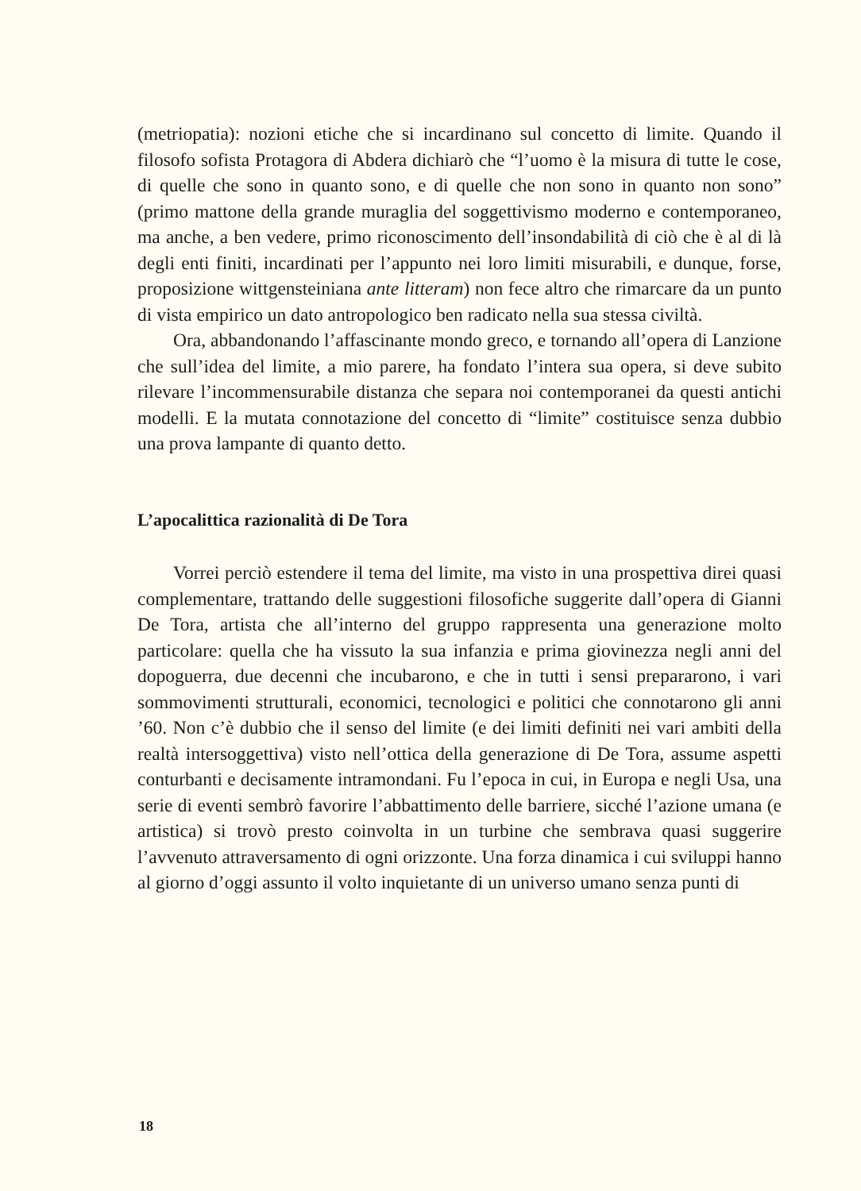(metriopatia): nozioni etiche che si incardinano sul concetto di limite. Quando il filosofo sofista Protagora di Abdera dichiarò che “l’uomo è la misura di tutte le cose, di quelle che sono in quanto sono, e di quelle che non sono in quanto non sono” (primo mattone della grande muraglia del soggettivismo moderno e contemporaneo, ma anche, a ben vedere, primo riconoscimento dell’insondabilità di ciò che è al di là degli enti finiti, incardinati per l’appunto nei loro limiti misurabili, e dunque, forse, proposizione wittgensteiniana ante litteram) non fece altro che rimarcare da un punto di vista empirico un dato antropologico ben radicato nella sua stessa civiltà.
Ora, abbandonando l’affascinante mondo greco, e tornando all’opera di Lanzione che sull’idea del limite, a mio parere, ha fondato l’intera sua opera, si deve subito rilevare l’incommensurabile distanza che separa noi contemporanei da questi antichi modelli. E la mutata connotazione del concetto di “limite” costituisce senza dubbio una prova lampante di quanto detto.
L’apocalittica razionalità di De Tora
Vorrei perciò estendere il tema del limite, ma visto in una prospettiva direi quasi complementare, trattando delle suggestioni filosofiche suggerite dall’opera di Gianni De Tora, artista che all’interno del gruppo rappresenta una generazione molto particolare: quella che ha vissuto la sua infanzia e prima giovinezza negli anni del dopoguerra, due decenni che incubarono, e che in tutti i sensi prepararono, i vari sommovimenti strutturali, economici, tecnologici e politici che connotarono gli anni ’60. Non c’è dubbio che il senso del limite (e dei limiti definiti nei vari ambiti della realtà intersoggettiva) visto nell’ottica della generazione di De Tora, assume aspetti conturbanti e decisamente intramondani. Fu l’epoca in cui, in Europa e negli Usa, una serie di eventi sembrò favorire l’abbattimento delle barriere, sicché l’azione umana (e artistica) si trovò presto coinvolta in un turbine che sembrava quasi suggerire l’avvenuto attraversamento di ogni orizzonte. Una forza dinamica i cui sviluppi hanno al giorno d’oggi assunto il volto inquietante di un universo umano senza punti di
18